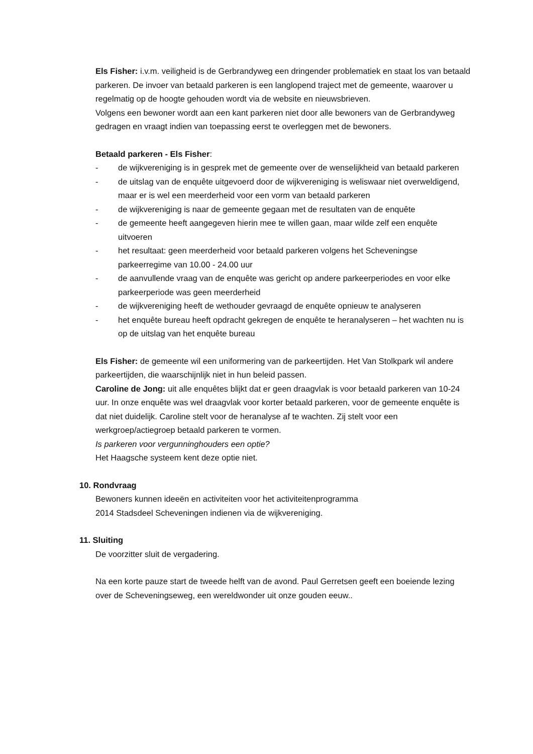Els Fisher: i.v.m. veiligheid is de Gerbrandyweg een dringender problematiek en staat los van betaald parkeren. De invoer van betaald parkeren is een langlopend traject met de gemeente, waarover u regelmatig op de hoogte gehouden wordt via de website en nieuwsbrieven.
Volgens een bewoner wordt aan een kant parkeren niet door alle bewoners van de Gerbrandyweg gedragen en vraagt indien van toepassing eerst te overleggen met de bewoners.
Betaald parkeren - Els Fisher:
- de wijkvereniging is in gesprek met de gemeente over de wenselijkheid van betaald parkeren
- de uitslag van de enquête uitgevoerd door de wijkvereniging is weliswaar niet overweldigend, maar er is wel een meerderheid voor een vorm van betaald parkeren
- de wijkvereniging is naar de gemeente gegaan met de resultaten van de enquête
- de gemeente heeft aangegeven hierin mee te willen gaan, maar wilde zelf een enquête uitvoeren
- het resultaat: geen meerderheid voor betaald parkeren volgens het Scheveningse parkeerregime van 10.00 - 24.00 uur
- de aanvullende vraag van de enquête was gericht op andere parkeerperiodes en voor elke parkeerperiode was geen meerderheid
- de wijkvereniging heeft de wethouder gevraagd de enquête opnieuw te analyseren
- het enquête bureau heeft opdracht gekregen de enquête te heranalyseren – het wachten nu is op de uitslag van het enquête bureau
Els Fisher: de gemeente wil een uniformering van de parkeertijden. Het Van Stolkpark wil andere parkeertijden, die waarschijnlijk niet in hun beleid passen.
Caroline de Jong: uit alle enquêtes blijkt dat er geen draagvlak is voor betaald parkeren van 10-24 uur. In onze enquête was wel draagvlak voor korter betaald parkeren, voor de gemeente enquête is dat niet duidelijk. Caroline stelt voor de heranalyse af te wachten. Zij stelt voor een werkgroep/actiegroep betaald parkeren te vormen.
Is parkeren voor vergunninghouders een optie?
Het Haagsche systeem kent deze optie niet.
10. Rondvraag
Bewoners kunnen ideeën en activiteiten voor het activiteitenprogramma
2014 Stadsdeel Scheveningen indienen via de wijkvereniging.
11. Sluiting
De voorzitter sluit de vergadering.
Na een korte pauze start de tweede helft van de avond. Paul Gerretsen geeft een boeiende lezing over de Scheveningseweg, een wereldwonder uit onze gouden eeuw..